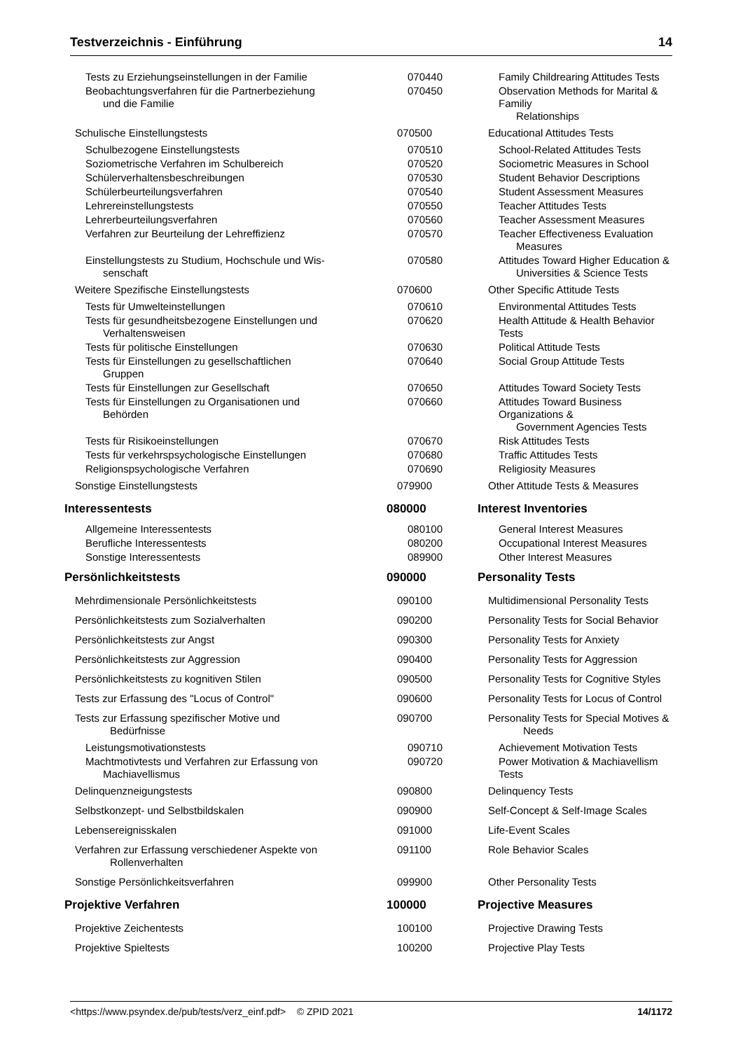Testverzeichnis - Einführung 14
| Tests zu Erziehungseinstellungen in der Familie | 070440 | Family Childrearing Attitudes Tests |
| Beobachtungsverfahren für die Partnerbeziehung und die Familie | 070450 | Observation Methods for Marital & Familiy Relationships |
| Schulische Einstellungstests | 070500 | Educational Attitudes Tests |
| Schulbezogene Einstellungstests | 070510 | School-Related Attitudes Tests |
| Soziometrische Verfahren im Schulbereich | 070520 | Sociometric Measures in School |
| Schülerverhaltensbeschreibungen | 070530 | Student Behavior Descriptions |
| Schülerbeurteilungsverfahren | 070540 | Student Assessment Measures |
| Lehrereinstellungstests | 070550 | Teacher Attitudes Tests |
| Lehrerbeurteilungsverfahren | 070560 | Teacher Assessment Measures |
| Verfahren zur Beurteilung der Lehreffizienz | 070570 | Teacher Effectiveness Evaluation Measures |
| Einstellungstests zu Studium, Hochschule und Wis- senschaft | 070580 | Attitudes Toward Higher Education & Universities & Science Tests |
| Weitere Spezifische Einstellungstests | 070600 | Other Specific Attitude Tests |
| Tests für Umwelteinstellungen | 070610 | Environmental Attitudes Tests |
| Tests für gesundheitsbezogene Einstellungen und Verhaltensweisen | 070620 | Health Attitude & Health Behavior Tests |
| Tests für politische Einstellungen | 070630 | Political Attitude Tests |
| Tests für Einstellungen zu gesellschaftlichen Gruppen | 070640 | Social Group Attitude Tests |
| Tests für Einstellungen zur Gesellschaft | 070650 | Attitudes Toward Society Tests |
| Tests für Einstellungen zu Organisationen und Behörden | 070660 | Attitudes Toward Business Organizations & Government Agencies Tests |
| Tests für Risikoeinstellungen | 070670 | Risk Attitudes Tests |
| Tests für verkehrspsychologische Einstellungen | 070680 | Traffic Attitudes Tests |
| Religionspsychologische Verfahren | 070690 | Religiosity Measures |
| Sonstige Einstellungstests | 079900 | Other Attitude Tests & Measures |
| Interessentests | 080000 | Interest Inventories |
| Allgemeine Interessentests | 080100 | General Interest Measures |
| Berufliche Interessentests | 080200 | Occupational Interest Measures |
| Sonstige Interessentests | 089900 | Other Interest Measures |
| Persönlichkeitstests | 090000 | Personality Tests |
| Mehrdimensionale Persönlichkeitstests | 090100 | Multidimensional Personality Tests |
| Persönlichkeitstests zum Sozialverhalten | 090200 | Personality Tests for Social Behavior |
| Persönlichkeitstests zur Angst | 090300 | Personality Tests for Anxiety |
| Persönlichkeitstests zur Aggression | 090400 | Personality Tests for Aggression |
| Persönlichkeitstests zu kognitiven Stilen | 090500 | Personality Tests for Cognitive Styles |
| Tests zur Erfassung des "Locus of Control" | 090600 | Personality Tests for Locus of Control |
| Tests zur Erfassung spezifischer Motive und Bedürfnisse | 090700 | Personality Tests for Special Motives & Needs |
| Leistungsmotivationstests | 090710 | Achievement Motivation Tests |
| Machtmotivtests und Verfahren zur Erfassung von Machiavellismus | 090720 | Power Motivation & Machiavellism Tests |
| Delinquenzneigungstests | 090800 | Delinquency Tests |
| Selbstkonzept- und Selbstbildskalen | 090900 | Self-Concept & Self-Image Scales |
| Lebensereignisskalen | 091000 | Life-Event Scales |
| Verfahren zur Erfassung verschiedener Aspekte von Rollenverhalten | 091100 | Role Behavior Scales |
| Sonstige Persönlichkeitsverfahren | 099900 | Other Personality Tests |
| Projektive Verfahren | 100000 | Projective Measures |
| Projektive Zeichentests | 100100 | Projective Drawing Tests |
| Projektive Spieltests | 100200 | Projective Play Tests |
<https://www.psyndex.de/pub/tests/verz_einf.pdf> © ZPID 2021 14/1172